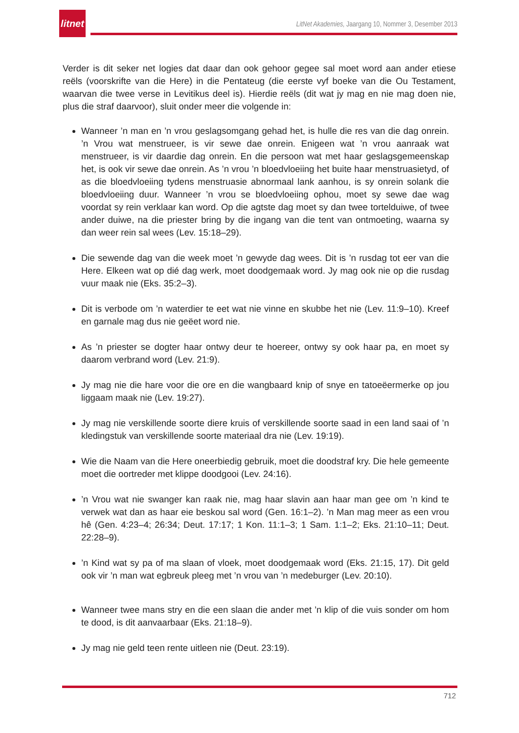litnet
LitNet Akademies, Jaargang 10, Nommer 3, Desember 2013
Verder is dit seker net logies dat daar dan ook gehoor gegee sal moet word aan ander etiese reëls (voorskrifte van die Here) in die Pentateug (die eerste vyf boeke van die Ou Testament, waarvan die twee verse in Levitikus deel is). Hierdie reëls (dit wat jy mag en nie mag doen nie, plus die straf daarvoor), sluit onder meer die volgende in:
Wanneer ’n man en ’n vrou geslagsomgang gehad het, is hulle die res van die dag onrein. ’n Vrou wat menstrueer, is vir sewe dae onrein. Enigeen wat ’n vrou aanraak wat menstrueer, is vir daardie dag onrein. En die persoon wat met haar geslagsgemeenskap het, is ook vir sewe dae onrein. As ’n vrou ’n bloedvloeiing het buite haar menstruasietyd, of as die bloedvloeiing tydens menstruasie abnormaal lank aanhou, is sy onrein solank die bloedvloeiing duur. Wanneer ’n vrou se bloedvloeiing ophou, moet sy sewe dae wag voordat sy rein verklaar kan word. Op die agtste dag moet sy dan twee tortelduiwe, of twee ander duiwe, na die priester bring by die ingang van die tent van ontmoeting, waarna sy dan weer rein sal wees (Lev. 15:18–29).
Die sewende dag van die week moet ’n gewyde dag wees. Dit is ’n rusdag tot eer van die Here. Elkeen wat op dié dag werk, moet doodgemaak word. Jy mag ook nie op die rusdag vuur maak nie (Eks. 35:2–3).
Dit is verbode om ’n waterdier te eet wat nie vinne en skubbe het nie (Lev. 11:9–10). Kreef en garnale mag dus nie geëet word nie.
As ’n priester se dogter haar ontwy deur te hoereer, ontwy sy ook haar pa, en moet sy daarom verbrand word (Lev. 21:9).
Jy mag nie die hare voor die ore en die wangbaard knip of snye en tatoeëermerke op jou liggaam maak nie (Lev. 19:27).
Jy mag nie verskillende soorte diere kruis of verskillende soorte saad in een land saai of ’n kledingstuk van verskillende soorte materiaal dra nie (Lev. 19:19).
Wie die Naam van die Here oneerbiedig gebruik, moet die doodstraf kry. Die hele gemeente moet die oortreder met klippe doodgooi (Lev. 24:16).
’n Vrou wat nie swanger kan raak nie, mag haar slavin aan haar man gee om ’n kind te verwek wat dan as haar eie beskou sal word (Gen. 16:1–2). ’n Man mag meer as een vrou hê (Gen. 4:23–4; 26:34; Deut. 17:17; 1 Kon. 11:1–3; 1 Sam. 1:1–2; Eks. 21:10–11; Deut. 22:28–9).
’n Kind wat sy pa of ma slaan of vloek, moet doodgemaak word (Eks. 21:15, 17). Dit geld ook vir ’n man wat egbreuk pleeg met ’n vrou van ’n medeburger (Lev. 20:10).
Wanneer twee mans stry en die een slaan die ander met ’n klip of die vuis sonder om hom te dood, is dit aanvaarbaar (Eks. 21:18–9).
Jy mag nie geld teen rente uitleen nie (Deut. 23:19).
712